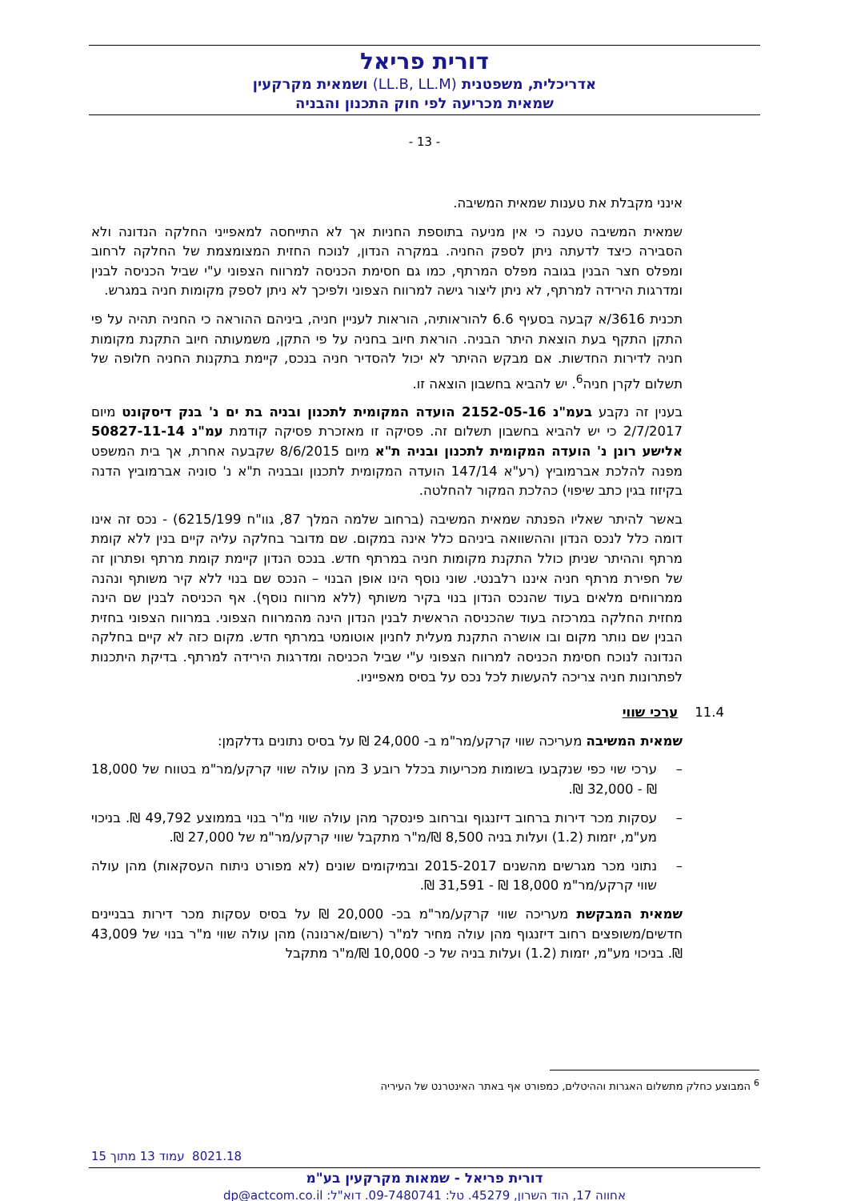דורית פריאל
אדריכלית, משפטנית (LL.B, LL.M) ושמאית מקרקעין
שמאית מכריעה לפי חוק התכנון והבניה
- 13 -
אינני מקבלת את טענות שמאית המשיבה.
שמאית המשיבה טענה כי אין מניעה בתוספת החניות אך לא התייחסה למאפייני החלקה הנדונה ולא הסבירה כיצד לדעתה ניתן לספק החניה. במקרה הנדון, לנוכח החזית המצומצמת של החלקה לרחוב ומפלס חצר הבנין בגובה מפלס המרתף, כמו גם חסימת הכניסה למרווח הצפוני ע"י שביל הכניסה לבנין ומדרגות הירידה למרתף, לא ניתן ליצור גישה למרווח הצפוני ולפיכך לא ניתן לספק מקומות חניה במגרש.
תכנית 3616/א קבעה בסעיף 6.6 להוראותיה, הוראות לעניין חניה, ביניהם ההוראה כי החניה תהיה על פי התקן התקף בעת הוצאת היתר הבניה. הוראת חיוב בחניה על פי התקן, משמעותה חיוב התקנת מקומות חניה לדירות החדשות. אם מבקש ההיתר לא יכול להסדיר חניה בנכס, קיימת בתקנות החניה חלופה של תשלום לקרן חניה<sup>6</sup>. יש להביא בחשבון הוצאה זו.
בענין זה נקבע בעמ"נ 2152-05-16 הועדה המקומית לתכנון ובניה בת ים נ' בנק דיסקונט מיום 2/7/2017 כי יש להביא בחשבון תשלום זה. פסיקה זו מאזכרת פסיקה קודמת עמ"נ 50827-11-14 אלישע רונן נ' הועדה המקומית לתכנון ובניה ת"א מיום 8/6/2015 שקבעה אחרת, אך בית המשפט מפנה להלכת אברמוביץ (רע"א 147/14 הועדה המקומית לתכנון ובבניה ת"א נ' סוניה אברמוביץ הדנה בקיזוז בגין כתב שיפוי) כהלכת המקור להחלטה.
באשר להיתר שאליו הפנתה שמאית המשיבה (ברחוב שלמה המלך 87, גוו"ח 6215/199) - נכס זה אינו דומה כלל לנכס הנדון וההשוואה ביניהם כלל אינה במקום. שם מדובר בחלקה עליה קיים בנין ללא קומת מרתף וההיתר שניתן כולל התקנת מקומות חניה במרתף חדש. בנכס הנדון קיימת קומת מרתף ופתרון זה של חפירת מרתף חניה איננו רלבנטי. שוני נוסף הינו אופן הבנוי – הנכס שם בנוי ללא קיר משותף ונהנה ממרווחים מלאים בעוד שהנכס הנדון בנוי בקיר משותף (ללא מרווח נוסף). אף הכניסה לבנין שם הינה מחזית החלקה במרכזה בעוד שהכניסה הראשית לבנין הנדון הינה מהמרווח הצפוני. במרווח הצפוני בחזית הבנין שם נותר מקום ובו אושרה התקנת מעלית לחניון אוטומטי במרתף חדש. מקום כזה לא קיים בחלקה הנדונה לנוכח חסימת הכניסה למרווח הצפוני ע"י שביל הכניסה ומדרגות הירידה למרתף. בדיקת היתכנות לפתרונות חניה צריכה להעשות לכל נכס על בסיס מאפייניו.
11.4 ערכי שווי
שמאית המשיבה מעריכה שווי קרקע/מר"מ ב- 24,000 ₪ על בסיס נתונים גדלקמן:
– ערכי שוי כפי שנקבעו בשומות מכריעות בכלל רובע 3 מהן עולה שווי קרקע/מר"מ בטווח של 18,000 ₪ - 32,000 ₪.
– עסקות מכר דירות ברחוב דיזנגוף וברחוב פינסקר מהן עולה שווי מ"ר בנוי בממוצע 49,792 ₪. בניכוי מע"מ, יזמות (1.2) ועלות בניה 8,500 ₪/מ"ר מתקבל שווי קרקע/מר"מ של 27,000 ₪.
– נתוני מכר מגרשים מהשנים 2015-2017 ובמיקומים שונים (לא מפורט ניתוח העסקאות) מהן עולה שווי קרקע/מר"מ 18,000 ₪ - 31,591 ₪.
שמאית המבקשת מעריכה שווי קרקע/מר"מ בכ- 20,000 ₪ על בסיס עסקות מכר דירות בבניינים חדשים/משופצים רחוב דיזנגוף מהן עולה מחיר למ"ר (רשום/ארנונה) מהן עולה שווי מ"ר בנוי של 43,009 ₪. בניכוי מע"מ, יזמות (1.2) ועלות בניה של כ- 10,000 ₪/מ"ר מתקבל
<sup>6</sup> המבוצע כחלק מתשלום האגרות וההיטלים, כמפורט אף באתר האינטרנט של העיריה
8021.18 עמוד 13 מתוך 15
דורית פריאל - שמאות מקרקעין בע"מ
אחווה 17, הוד השרון, 45279. טל: 09-7480741. דוא"ל: dp@actcom.co.il